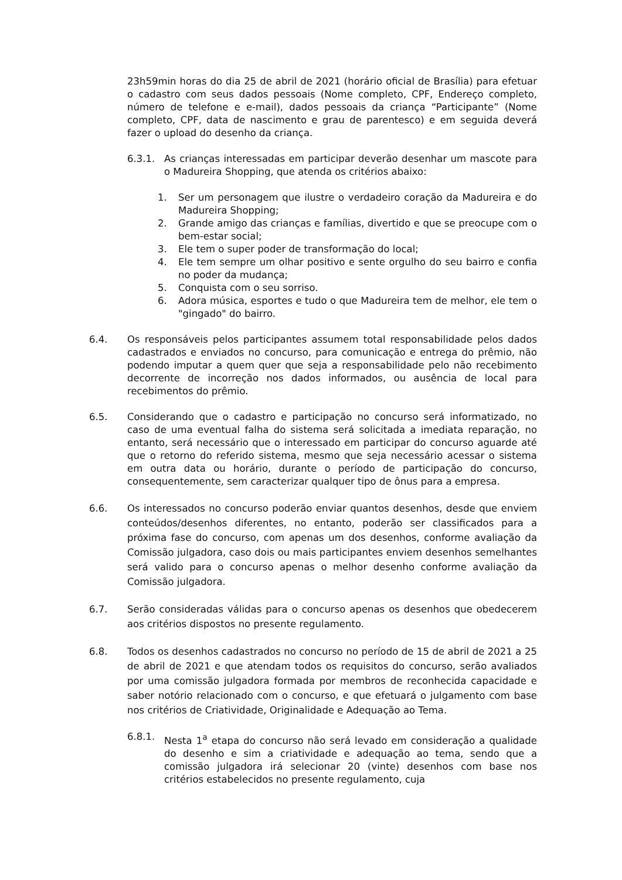23h59min horas do dia 25 de abril de 2021 (horário oficial de Brasília) para efetuar o cadastro com seus dados pessoais (Nome completo, CPF, Endereço completo, número de telefone e e-mail), dados pessoais da criança “Participante” (Nome completo, CPF, data de nascimento e grau de parentesco) e em seguida deverá fazer o upload do desenho da criança.
6.3.1. As crianças interessadas em participar deverão desenhar um mascote para o Madureira Shopping, que atenda os critérios abaixo:
1. Ser um personagem que ilustre o verdadeiro coração da Madureira e do Madureira Shopping;
2. Grande amigo das crianças e famílias, divertido e que se preocupe com o bem-estar social;
3. Ele tem o super poder de transformação do local;
4. Ele tem sempre um olhar positivo e sente orgulho do seu bairro e confia no poder da mudança;
5. Conquista com o seu sorriso.
6. Adora música, esportes e tudo o que Madureira tem de melhor, ele tem o "gingado" do bairro.
6.4. Os responsáveis pelos participantes assumem total responsabilidade pelos dados cadastrados e enviados no concurso, para comunicação e entrega do prêmio, não podendo imputar a quem quer que seja a responsabilidade pelo não recebimento decorrente de incorreção nos dados informados, ou ausência de local para recebimentos do prêmio.
6.5. Considerando que o cadastro e participação no concurso será informatizado, no caso de uma eventual falha do sistema será solicitada a imediata reparação, no entanto, será necessário que o interessado em participar do concurso aguarde até que o retorno do referido sistema, mesmo que seja necessário acessar o sistema em outra data ou horário, durante o período de participação do concurso, consequentemente, sem caracterizar qualquer tipo de ônus para a empresa.
6.6. Os interessados no concurso poderão enviar quantos desenhos, desde que enviem conteúdos/desenhos diferentes, no entanto, poderão ser classificados para a próxima fase do concurso, com apenas um dos desenhos, conforme avaliação da Comissão julgadora, caso dois ou mais participantes enviem desenhos semelhantes será valido para o concurso apenas o melhor desenho conforme avaliação da Comissão julgadora.
6.7. Serão consideradas válidas para o concurso apenas os desenhos que obedecerem aos critérios dispostos no presente regulamento.
6.8. Todos os desenhos cadastrados no concurso no período de 15 de abril de 2021 a 25 de abril de 2021 e que atendam todos os requisitos do concurso, serão avaliados por uma comissão julgadora formada por membros de reconhecida capacidade e saber notório relacionado com o concurso, e que efetuará o julgamento com base nos critérios de Criatividade, Originalidade e Adequação ao Tema.
6.8.1. Nesta 1<sup>a</sup> etapa do concurso não será levado em consideração a qualidade do desenho e sim a criatividade e adequação ao tema, sendo que a comissão julgadora irá selecionar 20 (vinte) desenhos com base nos critérios estabelecidos no presente regulamento, cuja